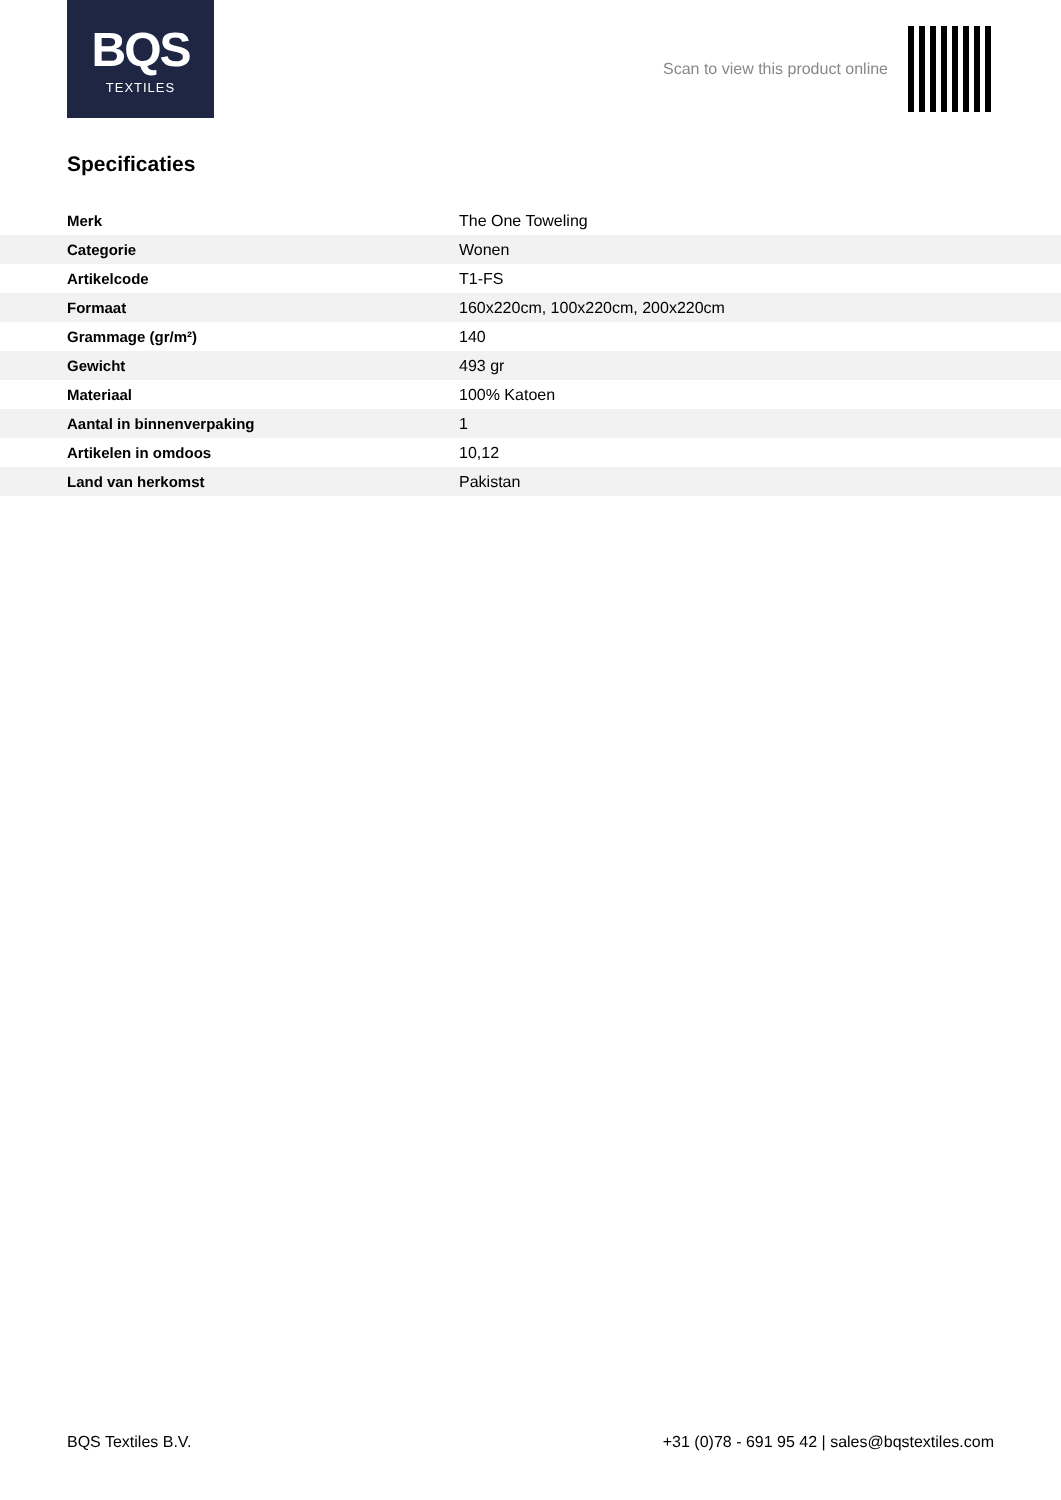BQS
TEXTILES
Scan to view this product online
Specificaties
| Merk | The One Toweling |
| Categorie | Wonen |
| Artikelcode | T1-FS |
| Formaat | 160x220cm, 100x220cm, 200x220cm |
| Grammage (gr/m²) | 140 |
| Gewicht | 493 gr |
| Materiaal | 100% Katoen |
| Aantal in binnenverpaking | 1 |
| Artikelen in omdoos | 10,12 |
| Land van herkomst | Pakistan |
BQS Textiles B.V. +31 (0)78 - 691 95 42 | sales@bqstextiles.com